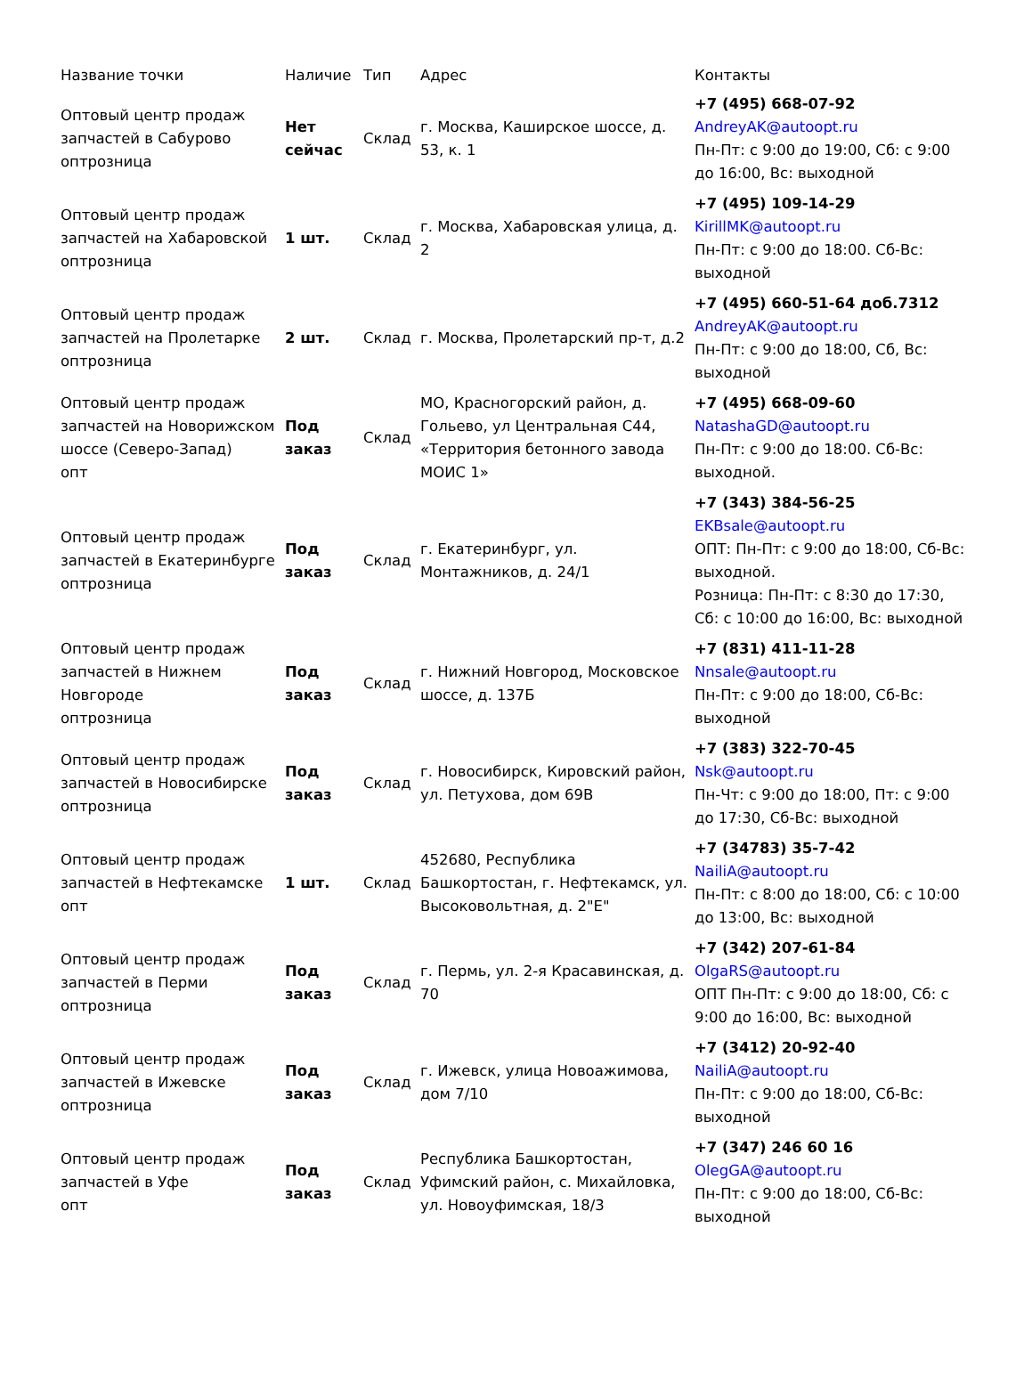| Название точки | Наличие | Тип | Адрес | Контакты |
| --- | --- | --- | --- | --- |
| Оптовый центр продаж запчастей в Сабурово оптрозница | Нет сейчас | Склад | г. Москва, Каширское шоссе, д. 53, к. 1 | +7 (495) 668-07-92 AndreyAK@autoopt.ru Пн-Пт: с 9:00 до 19:00, Сб: с 9:00 до 16:00, Вс: выходной |
| Оптовый центр продаж запчастей на Хабаровской оптрозница | 1 шт. | Склад | г. Москва, Хабаровская улица, д. 2 | +7 (495) 109-14-29 KirillMK@autoopt.ru Пн-Пт: с 9:00 до 18:00. Сб-Вс: выходной |
| Оптовый центр продаж запчастей на Пролетарке оптрозница | 2 шт. | Склад | г. Москва, Пролетарский пр-т, д.2 | +7 (495) 660-51-64 доб.7312 AndreyAK@autoopt.ru Пн-Пт: с 9:00 до 18:00, Сб, Вс: выходной |
| Оптовый центр продаж запчастей на Новорижском шоссе (Северо-Запад) опт | Под заказ | Склад | МО, Красногорский район, д. Гольево, ул Центральная С44, «Территория бетонного завода МОИС 1» | +7 (495) 668-09-60 NatashaGD@autoopt.ru Пн-Пт: с 9:00 до 18:00. Сб-Вс: выходной. |
| Оптовый центр продаж запчастей в Екатеринбурге оптрозница | Под заказ | Склад | г. Екатеринбург, ул. Монтажников, д. 24/1 | +7 (343) 384-56-25 EKBsale@autoopt.ru ОПТ: Пн-Пт: с 9:00 до 18:00, Сб-Вс: выходной. Розница: Пн-Пт: с 8:30 до 17:30, Сб: с 10:00 до 16:00, Вс: выходной |
| Оптовый центр продаж запчастей в Нижнем Новгороде оптрозница | Под заказ | Склад | г. Нижний Новгород, Московское шоссе, д. 137Б | +7 (831) 411-11-28 Nnsale@autoopt.ru Пн-Пт: с 9:00 до 18:00, Сб-Вс: выходной |
| Оптовый центр продаж запчастей в Новосибирске оптрозница | Под заказ | Склад | г. Новосибирск, Кировский район, ул. Петухова, дом 69В | +7 (383) 322-70-45 Nsk@autoopt.ru Пн-Чт: с 9:00 до 18:00, Пт: с 9:00 до 17:30, Сб-Вс: выходной |
| Оптовый центр продаж запчастей в Нефтекамске опт | 1 шт. | Склад | 452680, Республика Башкортостан, г. Нефтекамск, ул. Высоковольтная, д. 2"Е" | +7 (34783) 35-7-42 NailiA@autoopt.ru Пн-Пт: с 8:00 до 18:00, Сб: с 10:00 до 13:00, Вс: выходной |
| Оптовый центр продаж запчастей в Перми оптрозница | Под заказ | Склад | г. Пермь, ул. 2-я Красавинская, д. 70 | +7 (342) 207-61-84 OlgaRS@autoopt.ru ОПТ Пн-Пт: с 9:00 до 18:00, Сб: с 9:00 до 16:00, Вс: выходной |
| Оптовый центр продаж запчастей в Ижевске оптрозница | Под заказ | Склад | г. Ижевск, улица Новоажимова, дом 7/10 | +7 (3412) 20-92-40 NailiA@autoopt.ru Пн-Пт: с 9:00 до 18:00, Сб-Вс: выходной |
| Оптовый центр продаж запчастей в Уфе опт | Под заказ | Склад | Республика Башкортостан, Уфимский район, с. Михайловка, ул. Новоуфимская, 18/3 | +7 (347) 246 60 16 OlegGA@autoopt.ru Пн-Пт: с 9:00 до 18:00, Сб-Вс: выходной |